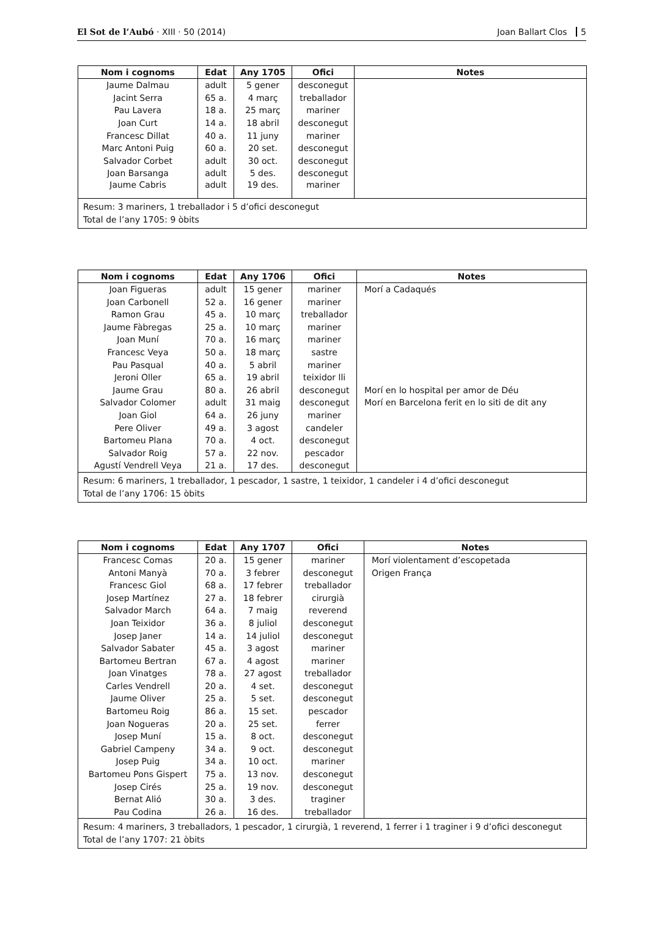El Sot de l’Aubó · XIII · 50 (2014) Joan Ballart Clos 5
| Nom i cognoms | Edat | Any 1705 | Ofici | Notes |
| --- | --- | --- | --- | --- |
| Jaume Dalmau | adult | 5 gener | desconegut | |
| Jacint Serra | 65 a. | 4 març | treballador | |
| Pau Lavera | 18 a. | 25 març | mariner | |
| Joan Curt | 14 a. | 18 abril | desconegut | |
| Francesc Dillat | 40 a. | 11 juny | mariner | |
| Marc Antoni Puig | 60 a. | 20 set. | desconegut | |
| Salvador Corbet | adult | 30 oct. | desconegut | |
| Joan Barsanga | adult | 5 des. | desconegut | |
| Jaume Cabris | adult | 19 des. | mariner | |
| Resum: 3 mariners, 1 treballador i 5 d’ofici desconegut Total de l’any 1705: 9 òbits | | | | |
| Nom i cognoms | Edat | Any 1706 | Ofici | Notes |
| --- | --- | --- | --- | --- |
| Joan Figueras | adult | 15 gener | mariner | Morí a Cadaqués |
| Joan Carbonell | 52 a. | 16 gener | mariner | |
| Ramon Grau | 45 a. | 10 març | treballador | |
| Jaume Fàbregas | 25 a. | 10 març | mariner | |
| Joan Muní | 70 a. | 16 març | mariner | |
| Francesc Veya | 50 a. | 18 març | sastre | |
| Pau Pasqual | 40 a. | 5 abril | mariner | |
| Jeroni Oller | 65 a. | 19 abril | teixidor lli | |
| Jaume Grau | 80 a. | 26 abril | desconegut | Morí en lo hospital per amor de Déu |
| Salvador Colomer | adult | 31 maig | desconegut | Morí en Barcelona ferit en lo siti de dit any |
| Joan Giol | 64 a. | 26 juny | mariner | |
| Pere Oliver | 49 a. | 3 agost | candeler | |
| Bartomeu Plana | 70 a. | 4 oct. | desconegut | |
| Salvador Roig | 57 a. | 22 nov. | pescador | |
| Agustí Vendrell Veya | 21 a. | 17 des. | desconegut | |
| Resum: 6 mariners, 1 treballador, 1 pescador, 1 sastre, 1 teixidor, 1 candeler i 4 d’ofici desconegut Total de l’any 1706: 15 òbits | | | | |
| Nom i cognoms | Edat | Any 1707 | Ofici | Notes |
| --- | --- | --- | --- | --- |
| Francesc Comas | 20 a. | 15 gener | mariner | Morí violentament d’escopetada |
| Antoni Manyà | 70 a. | 3 febrer | desconegut | Origen França |
| Francesc Giol | 68 a. | 17 febrer | treballador | |
| Josep Martínez | 27 a. | 18 febrer | cirurgià | |
| Salvador March | 64 a. | 7 maig | reverend | |
| Joan Teixidor | 36 a. | 8 juliol | desconegut | |
| Josep Janer | 14 a. | 14 juliol | desconegut | |
| Salvador Sabater | 45 a. | 3 agost | mariner | |
| Bartomeu Bertran | 67 a. | 4 agost | mariner | |
| Joan Vinatges | 78 a. | 27 agost | treballador | |
| Carles Vendrell | 20 a. | 4 set. | desconegut | |
| Jaume Oliver | 25 a. | 5 set. | desconegut | |
| Bartomeu Roig | 86 a. | 15 set. | pescador | |
| Joan Nogueras | 20 a. | 25 set. | ferrer | |
| Josep Muní | 15 a. | 8 oct. | desconegut | |
| Gabriel Campeny | 34 a. | 9 oct. | desconegut | |
| Josep Puig | 34 a. | 10 oct. | mariner | |
| Bartomeu Pons Gispert | 75 a. | 13 nov. | desconegut | |
| Josep Cirés | 25 a. | 19 nov. | desconegut | |
| Bernat Alió | 30 a. | 3 des. | traginer | |
| Pau Codina | 26 a. | 16 des. | treballador | |
| Resum: 4 mariners, 3 treballadors, 1 pescador, 1 cirurgià, 1 reverend, 1 ferrer i 1 traginer i 9 d’ofici desconegut Total de l’any 1707: 21 òbits | | | | |